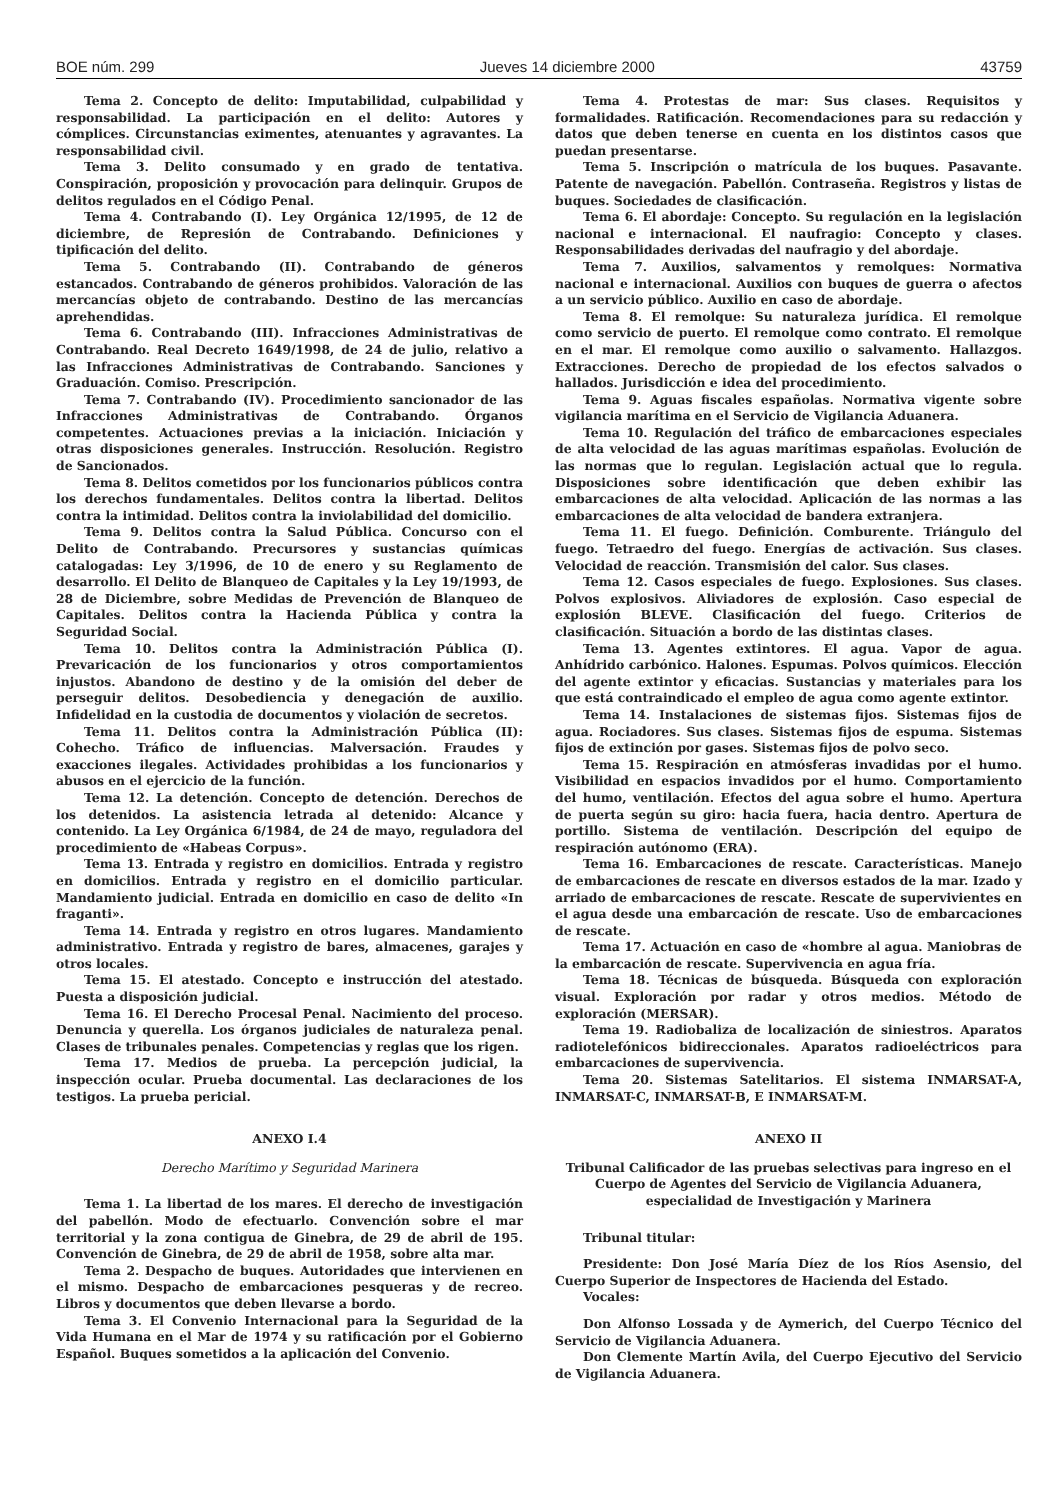BOE núm. 299 Jueves 14 diciembre 2000 43759
Tema 2. Concepto de delito: Imputabilidad, culpabilidad y responsabilidad. La participación en el delito: Autores y cómplices. Circunstancias eximentes, atenuantes y agravantes. La responsabilidad civil.
Tema 3. Delito consumado y en grado de tentativa. Conspiración, proposición y provocación para delinquir. Grupos de delitos regulados en el Código Penal.
Tema 4. Contrabando (I). Ley Orgánica 12/1995, de 12 de diciembre, de Represión de Contrabando. Definiciones y tipificación del delito.
Tema 5. Contrabando (II). Contrabando de géneros estancados. Contrabando de géneros prohibidos. Valoración de las mercancías objeto de contrabando. Destino de las mercancías aprehendidas.
Tema 6. Contrabando (III). Infracciones Administrativas de Contrabando. Real Decreto 1649/1998, de 24 de julio, relativo a las Infracciones Administrativas de Contrabando. Sanciones y Graduación. Comiso. Prescripción.
Tema 7. Contrabando (IV). Procedimiento sancionador de las Infracciones Administrativas de Contrabando. Órganos competentes. Actuaciones previas a la iniciación. Iniciación y otras disposiciones generales. Instrucción. Resolución. Registro de Sancionados.
Tema 8. Delitos cometidos por los funcionarios públicos contra los derechos fundamentales. Delitos contra la libertad. Delitos contra la intimidad. Delitos contra la inviolabilidad del domicilio.
Tema 9. Delitos contra la Salud Pública. Concurso con el Delito de Contrabando. Precursores y sustancias químicas catalogadas: Ley 3/1996, de 10 de enero y su Reglamento de desarrollo. El Delito de Blanqueo de Capitales y la Ley 19/1993, de 28 de Diciembre, sobre Medidas de Prevención de Blanqueo de Capitales. Delitos contra la Hacienda Pública y contra la Seguridad Social.
Tema 10. Delitos contra la Administración Pública (I). Prevaricación de los funcionarios y otros comportamientos injustos. Abandono de destino y de la omisión del deber de perseguir delitos. Desobediencia y denegación de auxilio. Infidelidad en la custodia de documentos y violación de secretos.
Tema 11. Delitos contra la Administración Pública (II): Cohecho. Tráfico de influencias. Malversación. Fraudes y exacciones ilegales. Actividades prohibidas a los funcionarios y abusos en el ejercicio de la función.
Tema 12. La detención. Concepto de detención. Derechos de los detenidos. La asistencia letrada al detenido: Alcance y contenido. La Ley Orgánica 6/1984, de 24 de mayo, reguladora del procedimiento de «Habeas Corpus».
Tema 13. Entrada y registro en domicilios. Entrada y registro en domicilios. Entrada y registro en el domicilio particular. Mandamiento judicial. Entrada en domicilio en caso de delito «In fraganti».
Tema 14. Entrada y registro en otros lugares. Mandamiento administrativo. Entrada y registro de bares, almacenes, garajes y otros locales.
Tema 15. El atestado. Concepto e instrucción del atestado. Puesta a disposición judicial.
Tema 16. El Derecho Procesal Penal. Nacimiento del proceso. Denuncia y querella. Los órganos judiciales de naturaleza penal. Clases de tribunales penales. Competencias y reglas que los rigen.
Tema 17. Medios de prueba. La percepción judicial, la inspección ocular. Prueba documental. Las declaraciones de los testigos. La prueba pericial.
ANEXO I.4
Derecho Marítimo y Seguridad Marinera
Tema 1. La libertad de los mares. El derecho de investigación del pabellón. Modo de efectuarlo. Convención sobre el mar territorial y la zona contigua de Ginebra, de 29 de abril de 195. Convención de Ginebra, de 29 de abril de 1958, sobre alta mar.
Tema 2. Despacho de buques. Autoridades que intervienen en el mismo. Despacho de embarcaciones pesqueras y de recreo. Libros y documentos que deben llevarse a bordo.
Tema 3. El Convenio Internacional para la Seguridad de la Vida Humana en el Mar de 1974 y su ratificación por el Gobierno Español. Buques sometidos a la aplicación del Convenio.
Tema 4. Protestas de mar: Sus clases. Requisitos y formalidades. Ratificación. Recomendaciones para su redacción y datos que deben tenerse en cuenta en los distintos casos que puedan presentarse.
Tema 5. Inscripción o matrícula de los buques. Pasavante. Patente de navegación. Pabellón. Contraseña. Registros y listas de buques. Sociedades de clasificación.
Tema 6. El abordaje: Concepto. Su regulación en la legislación nacional e internacional. El naufragio: Concepto y clases. Responsabilidades derivadas del naufragio y del abordaje.
Tema 7. Auxilios, salvamentos y remolques: Normativa nacional e internacional. Auxilios con buques de guerra o afectos a un servicio público. Auxilio en caso de abordaje.
Tema 8. El remolque: Su naturaleza jurídica. El remolque como servicio de puerto. El remolque como contrato. El remolque en el mar. El remolque como auxilio o salvamento. Hallazgos. Extracciones. Derecho de propiedad de los efectos salvados o hallados. Jurisdicción e idea del procedimiento.
Tema 9. Aguas fiscales españolas. Normativa vigente sobre vigilancia marítima en el Servicio de Vigilancia Aduanera.
Tema 10. Regulación del tráfico de embarcaciones especiales de alta velocidad de las aguas marítimas españolas. Evolución de las normas que lo regulan. Legislación actual que lo regula. Disposiciones sobre identificación que deben exhibir las embarcaciones de alta velocidad. Aplicación de las normas a las embarcaciones de alta velocidad de bandera extranjera.
Tema 11. El fuego. Definición. Comburente. Triángulo del fuego. Tetraedro del fuego. Energías de activación. Sus clases. Velocidad de reacción. Transmisión del calor. Sus clases.
Tema 12. Casos especiales de fuego. Explosiones. Sus clases. Polvos explosivos. Aliviadores de explosión. Caso especial de explosión BLEVE. Clasificación del fuego. Criterios de clasificación. Situación a bordo de las distintas clases.
Tema 13. Agentes extintores. El agua. Vapor de agua. Anhídrido carbónico. Halones. Espumas. Polvos químicos. Elección del agente extintor y eficacias. Sustancias y materiales para los que está contraindicado el empleo de agua como agente extintor.
Tema 14. Instalaciones de sistemas fijos. Sistemas fijos de agua. Rociadores. Sus clases. Sistemas fijos de espuma. Sistemas fijos de extinción por gases. Sistemas fijos de polvo seco.
Tema 15. Respiración en atmósferas invadidas por el humo. Visibilidad en espacios invadidos por el humo. Comportamiento del humo, ventilación. Efectos del agua sobre el humo. Apertura de puerta según su giro: hacia fuera, hacia dentro. Apertura de portillo. Sistema de ventilación. Descripción del equipo de respiración autónomo (ERA).
Tema 16. Embarcaciones de rescate. Características. Manejo de embarcaciones de rescate en diversos estados de la mar. Izado y arriado de embarcaciones de rescate. Rescate de supervivientes en el agua desde una embarcación de rescate. Uso de embarcaciones de rescate.
Tema 17. Actuación en caso de «hombre al agua. Maniobras de la embarcación de rescate. Supervivencia en agua fría.
Tema 18. Técnicas de búsqueda. Búsqueda con exploración visual. Exploración por radar y otros medios. Método de exploración (MERSAR).
Tema 19. Radiobaliza de localización de siniestros. Aparatos radiotelefónicos bidireccionales. Aparatos radioeléctricos para embarcaciones de supervivencia.
Tema 20. Sistemas Satelitarios. El sistema INMARSAT-A, INMARSAT-C, INMARSAT-B, E INMARSAT-M.
ANEXO II
Tribunal Calificador de las pruebas selectivas para ingreso en el Cuerpo de Agentes del Servicio de Vigilancia Aduanera, especialidad de Investigación y Marinera
Tribunal titular:
Presidente: Don José María Díez de los Ríos Asensio, del Cuerpo Superior de Inspectores de Hacienda del Estado.
Vocales:
Don Alfonso Lossada y de Aymerich, del Cuerpo Técnico del Servicio de Vigilancia Aduanera.
Don Clemente Martín Avila, del Cuerpo Ejecutivo del Servicio de Vigilancia Aduanera.